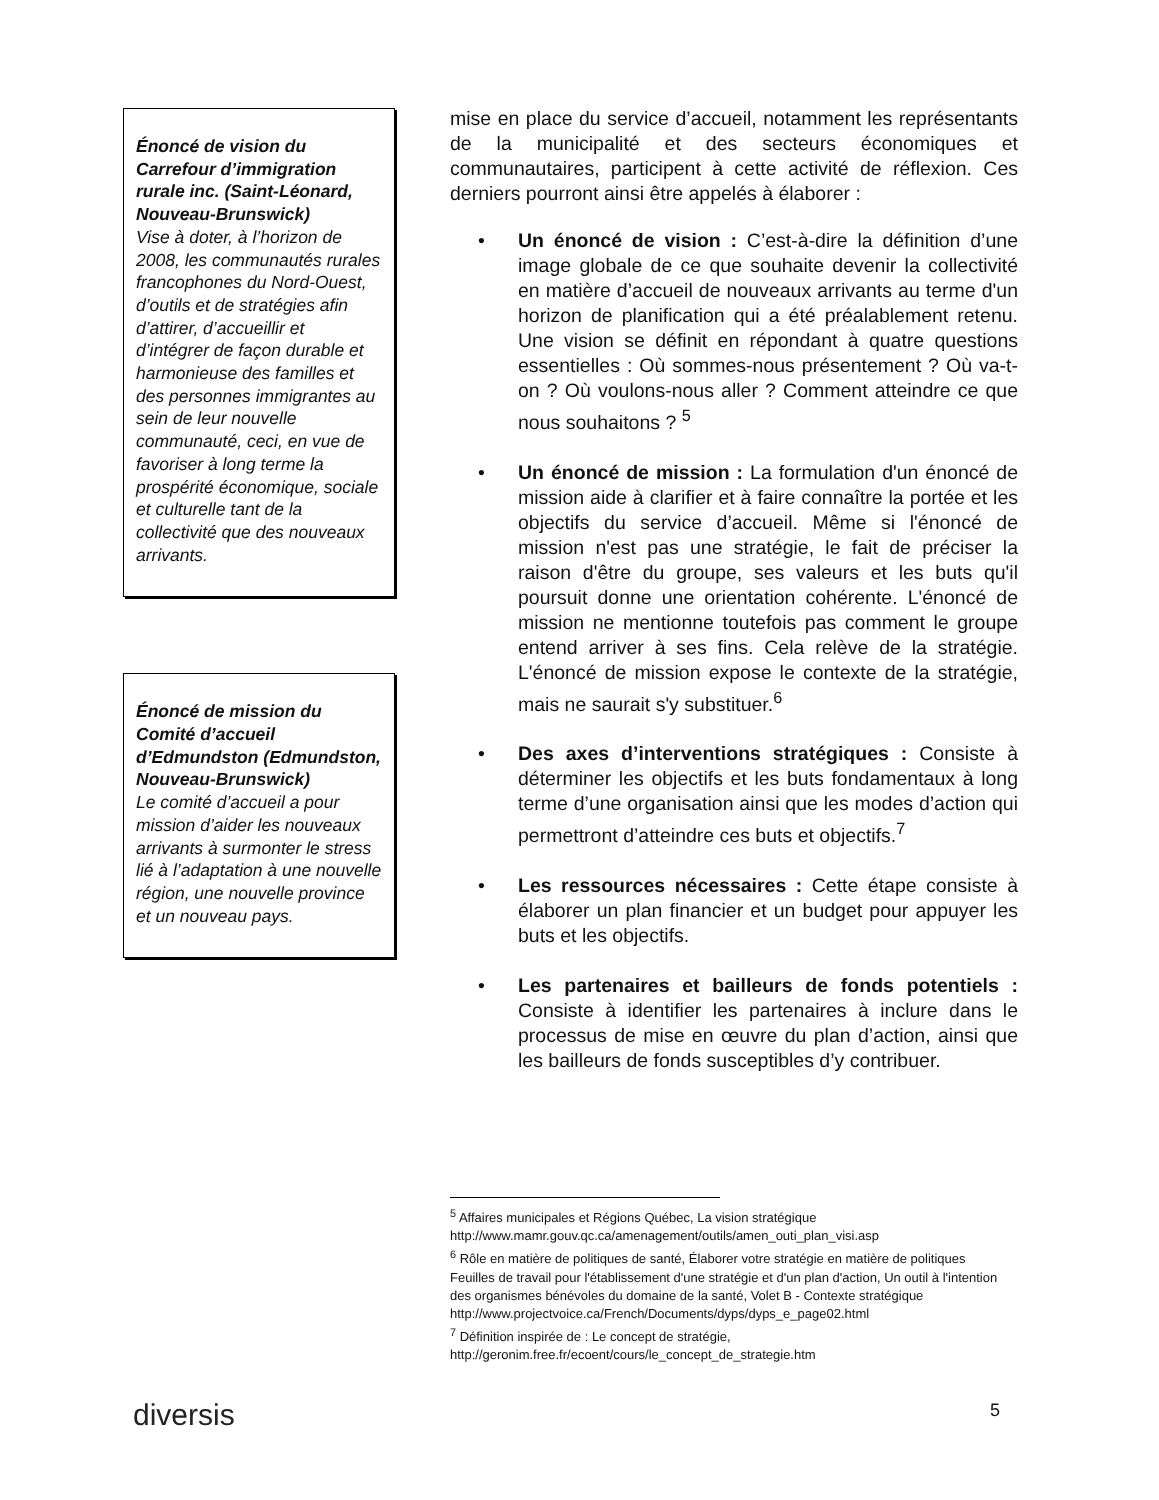Énoncé de vision du Carrefour d’immigration rurale inc. (Saint-Léonard, Nouveau-Brunswick)
Vise à doter, à l’horizon de 2008, les communautés rurales francophones du Nord-Ouest, d’outils et de stratégies afin d’attirer, d’accueillir et d’intégrer de façon durable et harmonieuse des familles et des personnes immigrantes au sein de leur nouvelle communauté, ceci, en vue de favoriser à long terme la prospérité économique, sociale et culturelle tant de la collectivité que des nouveaux arrivants.
Énoncé de mission du Comité d’accueil d’Edmundston (Edmundston, Nouveau-Brunswick)
Le comité d’accueil a pour mission d’aider les nouveaux arrivants à surmonter le stress lié à l’adaptation à une nouvelle région, une nouvelle province et un nouveau pays.
mise en place du service d’accueil, notamment les représentants de la municipalité et des secteurs économiques et communautaires, participent à cette activité de réflexion. Ces derniers pourront ainsi être appelés à élaborer :
• Un énoncé de vision : C’est-à-dire la définition d’une image globale de ce que souhaite devenir la collectivité en matière d’accueil de nouveaux arrivants au terme d'un horizon de planification qui a été préalablement retenu. Une vision se définit en répondant à quatre questions essentielles : Où sommes-nous présentement ? Où va-t-on ? Où voulons-nous aller ? Comment atteindre ce que nous souhaitons ? <sup>5</sup>
• Un énoncé de mission : La formulation d'un énoncé de mission aide à clarifier et à faire connaître la portée et les objectifs du service d’accueil. Même si l'énoncé de mission n'est pas une stratégie, le fait de préciser la raison d'être du groupe, ses valeurs et les buts qu'il poursuit donne une orientation cohérente. L'énoncé de mission ne mentionne toutefois pas comment le groupe entend arriver à ses fins. Cela relève de la stratégie. L'énoncé de mission expose le contexte de la stratégie, mais ne saurait s'y substituer.<sup>6</sup>
• Des axes d’interventions stratégiques : Consiste à déterminer les objectifs et les buts fondamentaux à long terme d’une organisation ainsi que les modes d’action qui permettront d’atteindre ces buts et objectifs.<sup>7</sup>
• Les ressources nécessaires : Cette étape consiste à élaborer un plan financier et un budget pour appuyer les buts et les objectifs.
• Les partenaires et bailleurs de fonds potentiels : Consiste à identifier les partenaires à inclure dans le processus de mise en œuvre du plan d’action, ainsi que les bailleurs de fonds susceptibles d’y contribuer.
<sup>5</sup> Affaires municipales et Régions Québec, La vision stratégique
http://www.mamr.gouv.qc.ca/amenagement/outils/amen_outi_plan_visi.asp
<sup>6</sup> Rôle en matière de politiques de santé, Élaborer votre stratégie en matière de politiques
Feuilles de travail pour l'établissement d'une stratégie et d'un plan d'action, Un outil à l'intention des organismes bénévoles du domaine de la santé, Volet B - Contexte stratégique http://www.projectvoice.ca/French/Documents/dyps/dyps_e_page02.html
<sup>7</sup> Définition inspirée de : Le concept de stratégie,
http://geronim.free.fr/ecoent/cours/le_concept_de_strategie.htm
diversis 5